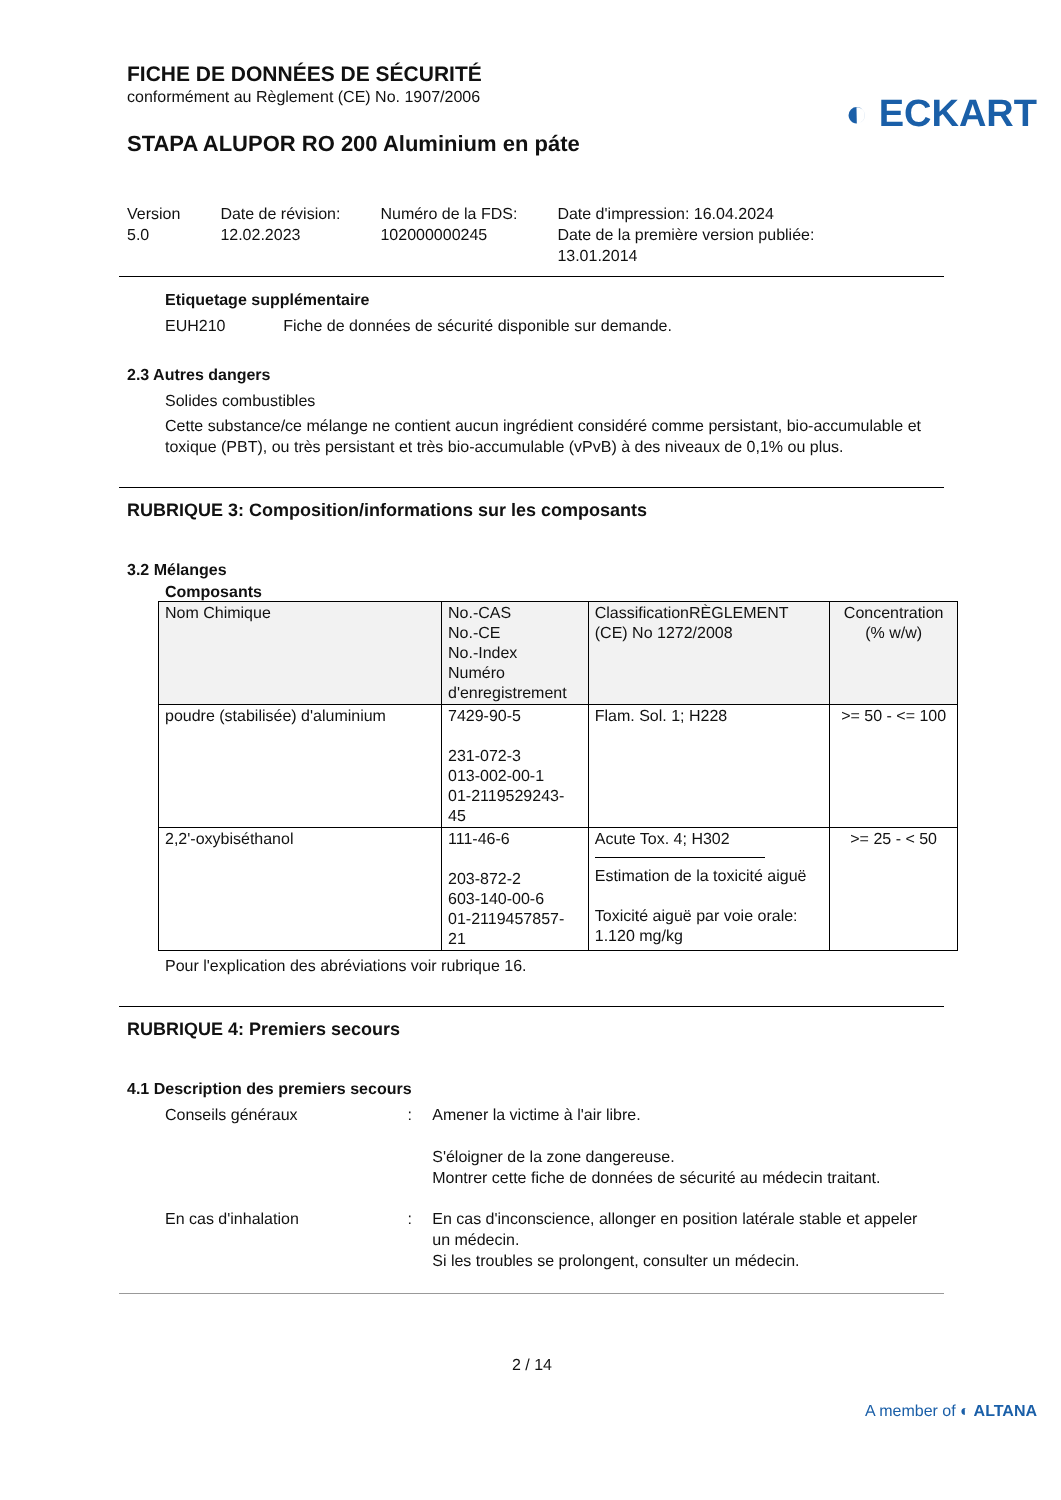FICHE DE DONNÉES DE SÉCURITÉ
conformément au Règlement (CE) No. 1907/2006
◐ ECKART
STAPA ALUPOR RO 200 Aluminium en páte
Version
5.0
Date de révision:
12.02.2023
Numéro de la FDS:
102000000245
Date d'impression: 16.04.2024
Date de la première version publiée:
13.01.2014
Etiquetage supplémentaire
EUH210 Fiche de données de sécurité disponible sur demande.
2.3 Autres dangers
Solides combustibles
Cette substance/ce mélange ne contient aucun ingrédient considéré comme persistant, bio-accumulable et toxique (PBT), ou très persistant et très bio-accumulable (vPvB) à des niveaux de 0,1% ou plus.
RUBRIQUE 3: Composition/informations sur les composants
3.2 Mélanges
Composants
| Nom Chimique | No.-CAS No.-CE No.-Index Numéro d'enregistrement | ClassificationRÈGLEMENT (CE) No 1272/2008 | Concentration (% w/w) |
| poudre (stabilisée) d'aluminium | 7429-90-5 231-072-3 013-002-00-1 01-2119529243-45 | Flam. Sol. 1; H228 | >= 50 - <= 100 |
| 2,2'-oxybiséthanol | 111-46-6 203-872-2 603-140-00-6 01-2119457857-21 | Acute Tox. 4; H302 Estimation de la toxicité aiguë Toxicité aiguë par voie orale: 1.120 mg/kg | >= 25 - < 50 |
Pour l'explication des abréviations voir rubrique 16.
RUBRIQUE 4: Premiers secours
4.1 Description des premiers secours
Conseils généraux : Amener la victime à l'air libre.
S'éloigner de la zone dangereuse.
Montrer cette fiche de données de sécurité au médecin traitant.
En cas d'inhalation : En cas d'inconscience, allonger en position latérale stable et appeler un médecin.
Si les troubles se prolongent, consulter un médecin.
2 / 14
A member of ◐ ALTANA